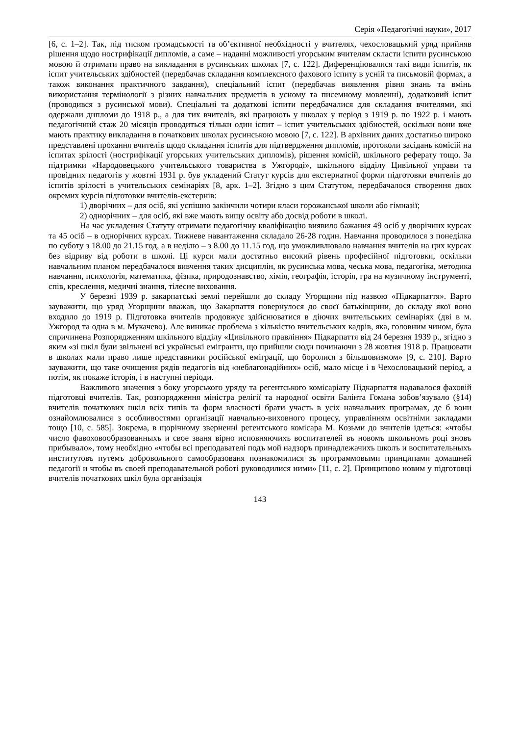Серія «Педагогічні науки», 2017
[6, с. 1–2]. Так, під тиском громадськості та об’єктивної необхідності у вчителях, чехословацький уряд прийняв рішення щодо нострифікації дипломів, а саме – наданні можливості угорським вчителям скласти іспити русинською мовою й отримати право на викладання в русинських школах [7, с. 122]. Диференціювалися такі види іспитів, як іспит учительських здібностей (передбачав складання комплексного фахового іспиту в усній та письмовій формах, а також виконання практичного завдання), спеціальний іспит (передбачав виявлення рівня знань та вмінь використання термінології з різних навчальних предметів в усному та писемному мовленні), додатковий іспит (проводився з русинської мови). Спеціальні та додаткові іспити передбачалися для складання вчителями, які одержали дипломи до 1918 р., а для тих вчителів, які працюють у школах у період з 1919 р. по 1922 р. і мають педагогічний стаж 20 місяців проводиться тільки один іспит – іспит учительських здібностей, оскільки вони вже мають практику викладання в початкових школах русинською мовою [7, с. 122]. В архівних даних достатньо широко представлені прохання вчителів щодо складання іспитів для підтвердження дипломів, протоколи засідань комісій на іспитах зрілості (нострифікації угорських учительських дипломів), рішення комісій, шкільного реферату тощо. За підтримки «Народовецького учительського товариства в Ужгороді», шкільного відділу Цивільної управи та провідних педагогів у жовтні 1931 р. був укладений Статут курсів для екстернатної форми підготовки вчителів до іспитів зрілості в учительських семінаріях [8, арк. 1–2]. Згідно з цим Статутом, передбачалося створення двох окремих курсів підготовки вчителів-екстернів:
1) дворічних – для осіб, які успішно закінчили чотири класи горожанської школи або гімназії;
2) однорічних – для осіб, які вже мають вищу освіту або досвід роботи в школі.
На час укладення Статуту отримати педагогічну кваліфікацію виявило бажання 49 осіб у дворічних курсах та 45 осіб – в однорічних курсах. Тижневе навантаження складало 26-28 годин. Навчання проводилося з понеділка по суботу з 18.00 до 21.15 год, а в неділю – з 8.00 до 11.15 год, що уможливлювало навчання вчителів на цих курсах без відриву від роботи в школі. Ці курси мали достатньо високий рівень професійної підготовки, оскільки навчальним планом передбачалося вивчення таких дисциплін, як русинська мова, чеська мова, педагогіка, методика навчання, психологія, математика, фізика, природознавство, хімія, географія, історія, гра на музичному інструменті, спів, креслення, медичні знання, тілесне виховання.
У березні 1939 р. закарпатські землі перейшли до складу Угорщини під назвою «Підкарпаття». Варто зауважити, що уряд Угорщини вважав, що Закарпаття повернулося до своєї батьківщини, до складу якої воно входило до 1919 р. Підготовка вчителів продовжує здійснюватися в діючих вчительських семінаріях (дві в м. Ужгород та одна в м. Мукачево). Але виникає проблема з кількістю вчительських кадрів, яка, головним чином, була спричинена Розпорядженням шкільного відділу «Цивільного правління» Підкарпаття від 24 березня 1939 р., згідно з яким «зі шкіл були звільнені всі українські емігранти, що прийшли сюди починаючи з 28 жовтня 1918 р. Працювати в школах мали право лише представники російської еміграції, що боролися з більшовизмом» [9, с. 210]. Варто зауважити, що таке очищення рядів педагогів від «неблагонадійних» осіб, мало місце і в Чехословацький період, а потім, як покаже історія, і в наступні періоди.
Важливого значення з боку угорського уряду та регентського комісаріату Підкарпаття надавалося фаховій підготовці вчителів. Так, розпорядження міністра релігії та народної освіти Балінта Гомана зобов’язувало (§14) вчителів початкових шкіл всіх типів та форм власності брати участь в усіх навчальних програмах, де б вони ознайомлювалися з особливостями організації навчально-виховного процесу, управлінням освітніми закладами тощо [10, с. 585]. Зокрема, в щорічному зверненні регентського комісара М. Козьми до вчителів ідеться: «чтобы число фавоховообразованныхъ и свое званя вірно исповняючихъ воспитателей въ новомъ школьномъ році зновъ прибывало», тому необхідно «чтобы всі преподавателі подъ мой надзоръ принадлежачихъ школъ и воспитательныхъ институтовъ путемъ добровольного самообразованя познакомилися зъ программовыми принципами домашней педагогії и чтобы въ своей преподавательной роботі руководилися ними» [11, с. 2]. Принципово новим у підготовці вчителів початкових шкіл була організація
143